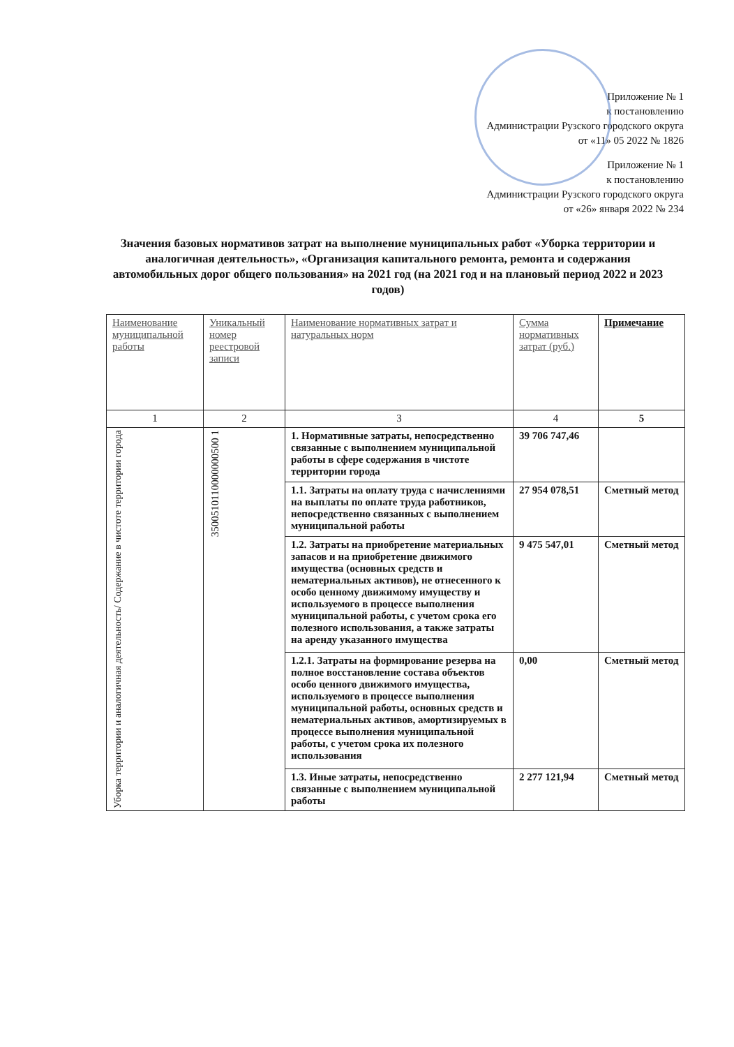Приложение № 1
к постановлению
Администрации Рузского городского округа
от «11» 05 2022 № 1826
Приложение № 1
к постановлению
Администрации Рузского городского округа
от «26» января 2022 № 234
Значения базовых нормативов затрат на выполнение муниципальных работ «Уборка территории и аналогичная деятельность», «Организация капитального ремонта, ремонта и содержания автомобильных дорог общего пользования» на 2021 год (на 2021 год и на плановый период 2022 и 2023 годов)
| Наименование муниципальной работы | Уникальный номер реестровой записи | Наименование нормативных затрат и натуральных норм | Сумма нормативных затрат (руб.) | Примечание |
| --- | --- | --- | --- | --- |
| 1 | 2 | 3 | 4 | 5 |
| Уборка территории и аналогичная деятельность/ Содержание в чистоте территории города | 3500510110000000500 1 | 1. Нормативные затраты, непосредственно связанные с выполнением муниципальной работы в сфере содержания в чистоте территории города | 39 706 747,46 | |
| | | 1.1. Затраты на оплату труда с начислениями на выплаты по оплате труда работников, непосредственно связанных с выполнением муниципальной работы | 27 954 078,51 | Сметный метод |
| | | 1.2. Затраты на приобретение материальных запасов и на приобретение движимого имущества (основных средств и нематериальных активов), не отнесенного к особо ценному движимому имуществу и используемого в процессе выполнения муниципальной работы, с учетом срока его полезного использования, а также затраты на аренду указанного имущества | 9 475 547,01 | Сметный метод |
| | | 1.2.1. Затраты на формирование резерва на полное восстановление состава объектов особо ценного движимого имущества, используемого в процессе выполнения муниципальной работы, основных средств и нематериальных активов, амортизируемых в процессе выполнения муниципальной работы, с учетом срока их полезного использования | 0,00 | Сметный метод |
| | | 1.3. Иные затраты, непосредственно связанные с выполнением муниципальной работы | 2 277 121,94 | Сметный метод |